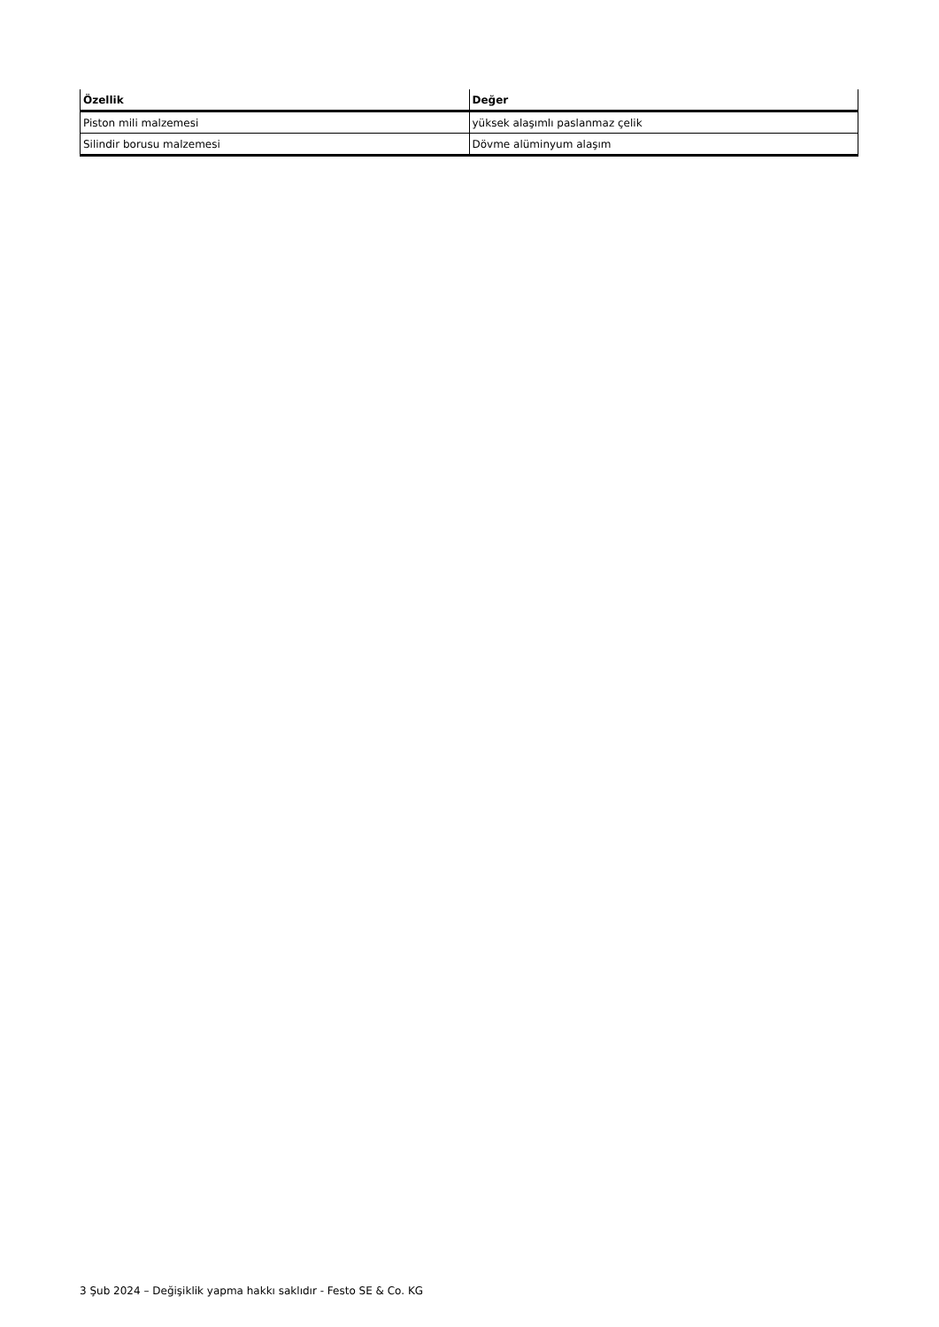| Özellik | Değer |
| --- | --- |
| Piston mili malzemesi | yüksek alaşımlı paslanmaz çelik |
| Silindir borusu malzemesi | Dövme alüminyum alaşım |
3 Şub 2024 – Değişiklik yapma hakkı saklıdır - Festo SE & Co. KG